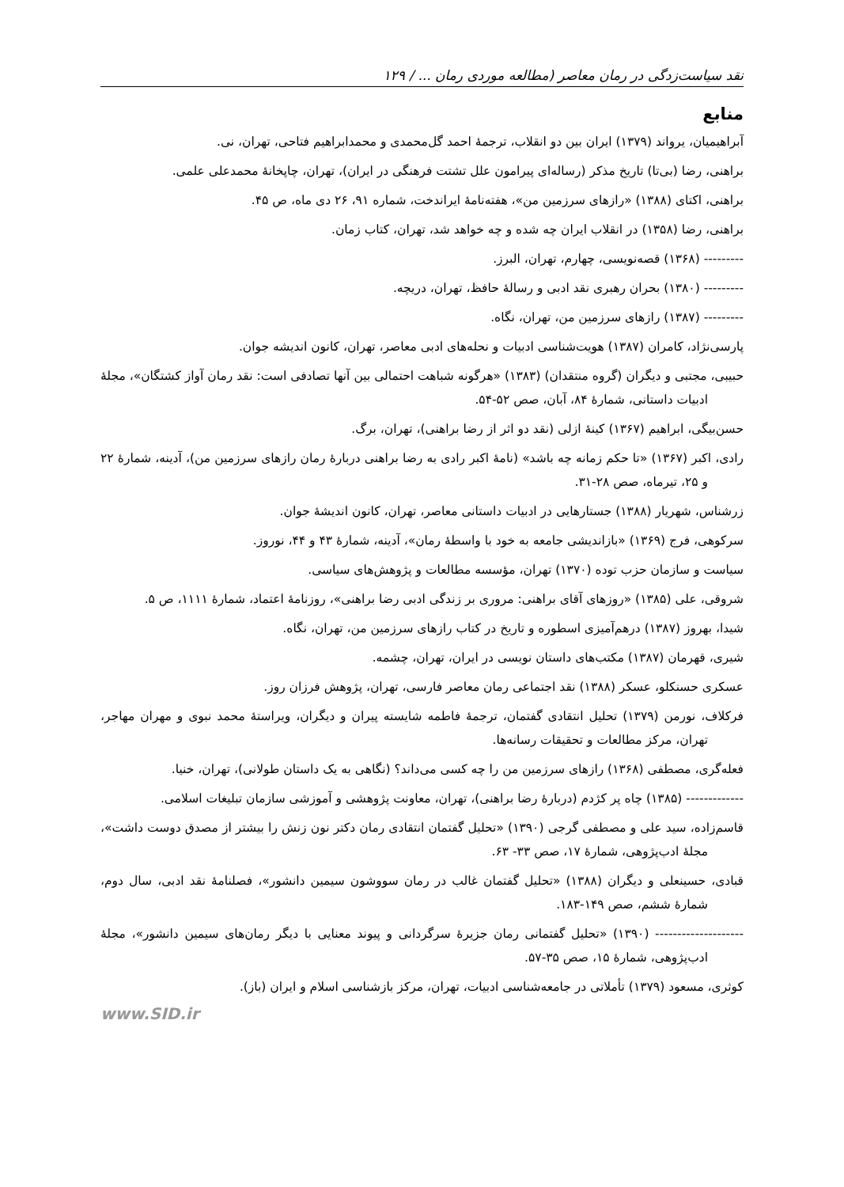نقد سیاست‌زدگی در رمان معاصر (مطالعه موردی رمان ... / ۱۲۹
منابع
آبراهیمیان، یرواند (۱۳۷۹) ایران بین دو انقلاب، ترجمهٔ احمد گل‌محمدی و محمدابراهیم فتاحی، تهران، نی.
براهنی، رضا (بی‌تا) تاریخ مذکر (رساله‌ای پیرامون علل تشتت فرهنگی در ایران)، تهران، چاپخانهٔ محمدعلی علمی.
براهنی، اکتای (۱۳۸۸) «رازهای سرزمین من»، هفته‌نامهٔ ایراندخت، شماره ۹۱، ۲۶ دی ماه، ص ۴۵.
براهنی، رضا (۱۳۵۸) در انقلاب ایران چه شده و چه خواهد شد، تهران، کتاب زمان.
--------- (۱۳۶۸) قصه‌نویسی، چهارم، تهران، البرز.
--------- (۱۳۸۰) بحران رهبری نقد ادبی و رسالهٔ حافظ، تهران، دریچه.
--------- (۱۳۸۷) رازهای سرزمین من، تهران، نگاه.
پارسی‌نژاد، کامران (۱۳۸۷) هویت‌شناسی ادبیات و نحله‌های ادبی معاصر، تهران، کانون اندیشه جوان.
حبیبی، مجتبی و دیگران (گروه منتقدان) (۱۳۸۳) «هرگونه شباهت احتمالی بین آنها تصادفی است: نقد رمان آواز کشتگان»، مجلهٔ ادبیات داستانی، شمارهٔ ۸۴، آبان، صص ۵۲-۵۴.
حسن‌بیگی، ابراهیم (۱۳۶۷) کینهٔ ازلی (نقد دو اثر از رضا براهنی)، تهران، برگ.
رادی، اکبر (۱۳۶۷) «تا حکم زمانه چه باشد» (نامهٔ اکبر رادی به رضا براهنی دربارهٔ رمان رازهای سرزمین من)، آدینه، شمارهٔ ۲۲ و ۲۵، تیرماه، صص ۲۸-۳۱.
زرشناس، شهریار (۱۳۸۸) جستارهایی در ادبیات داستانی معاصر، تهران، کانون اندیشهٔ جوان.
سرکوهی، فرج (۱۳۶۹) «بازاندیشی جامعه به خود با واسطهٔ رمان»، آدینه، شمارهٔ ۴۳ و ۴۴، نوروز.
سیاست و سازمان حزب توده (۱۳۷۰) تهران، مؤسسه مطالعات و پژوهش‌های سیاسی.
شروقی، علی (۱۳۸۵) «روزهای آقای براهنی: مروری بر زندگی ادبی رضا براهنی»، روزنامهٔ اعتماد، شمارهٔ ۱۱۱۱، ص ۵.
شیدا، بهروز (۱۳۸۷) درهم‌آمیزی اسطوره و تاریخ در کتاب رازهای سرزمین من، تهران، نگاه.
شیری، قهرمان (۱۳۸۷) مکتب‌های داستان نویسی در ایران، تهران، چشمه.
عسکری حسنکلو، عسکر (۱۳۸۸) نقد اجتماعی رمان معاصر فارسی، تهران، پژوهش فرزان روز.
فرکلاف، نورمن (۱۳۷۹) تحلیل انتقادی گفتمان، ترجمهٔ فاطمه شایسته پیران و دیگران، ویراستهٔ محمد نبوی و مهران مهاجر، تهران، مرکز مطالعات و تحقیقات رسانه‌ها.
فعله‌گری، مصطفی (۱۳۶۸) رازهای سرزمین من را چه کسی می‌داند؟ (نگاهی به یک داستان طولانی)، تهران، خنیا.
------------- (۱۳۸۵) چاه پر کژدم (دربارهٔ رضا براهنی)، تهران، معاونت پژوهشی و آموزشی سازمان تبلیغات اسلامی.
قاسم‌زاده، سید علی و مصطفی گرجی (۱۳۹۰) «تحلیل گفتمان انتقادی رمان دکتر نون زنش را بیشتر از مصدق دوست داشت»، مجلهٔ ادب‌پژوهی، شمارهٔ ۱۷، صص ۳۳- ۶۳.
قبادی، حسینعلی و دیگران (۱۳۸۸) «تحلیل گفتمان غالب در رمان سووشون سیمین دانشور»، فصلنامهٔ نقد ادبی، سال دوم، شمارهٔ ششم، صص ۱۴۹-۱۸۳.
-------------------- (۱۳۹۰) «تحلیل گفتمانی رمان جزیرهٔ سرگردانی و پیوند معنایی با دیگر رمان‌های سیمین دانشور»، مجلهٔ ادب‌پژوهی، شمارهٔ ۱۵، صص ۳۵-۵۷.
کوثری، مسعود (۱۳۷۹) تأملاتی در جامعه‌شناسی ادبیات، تهران، مرکز بازشناسی اسلام و ایران (باز).
www.SID.ir